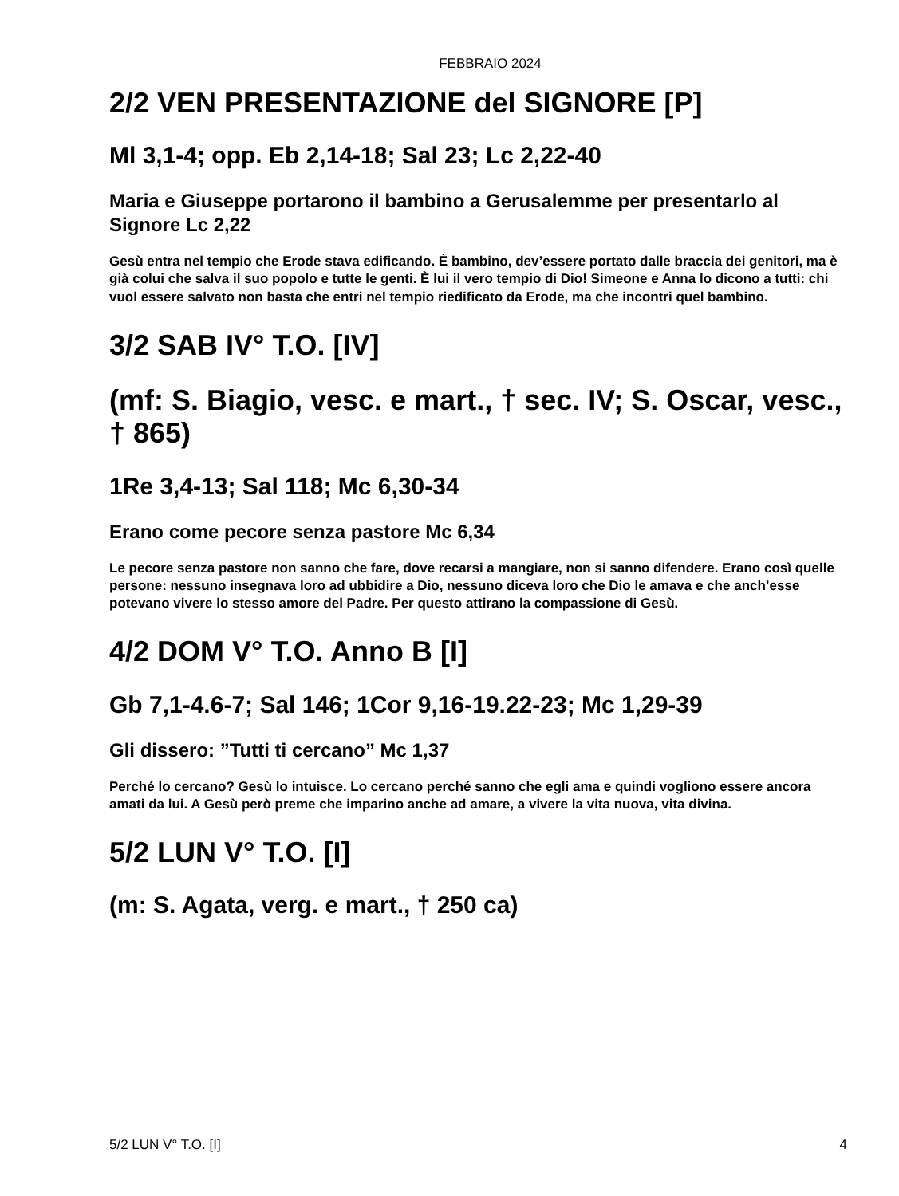FEBBRAIO 2024
2/2 VEN PRESENTAZIONE del SIGNORE [P]
Ml 3,1-4; opp. Eb 2,14-18; Sal 23; Lc 2,22-40
Maria e Giuseppe portarono il bambino a Gerusalemme per presentarlo al Signore Lc 2,22
Gesù entra nel tempio che Erode stava edificando. È bambino, dev’essere portato dalle braccia dei genitori, ma è già colui che salva il suo popolo e tutte le genti. È lui il vero tempio di Dio! Simeone e Anna lo dicono a tutti: chi vuol essere salvato non basta che entri nel tempio riedificato da Erode, ma che incontri quel bambino.
3/2 SAB IV° T.O. [IV]
(mf: S. Biagio, vesc. e mart., † sec. IV; S. Oscar, vesc., † 865)
1Re 3,4-13; Sal 118; Mc 6,30-34
Erano come pecore senza pastore Mc 6,34
Le pecore senza pastore non sanno che fare, dove recarsi a mangiare, non si sanno difendere. Erano così quelle persone: nessuno insegnava loro ad ubbidire a Dio, nessuno diceva loro che Dio le amava e che anch’esse potevano vivere lo stesso amore del Padre. Per questo attirano la compassione di Gesù.
4/2 DOM V° T.O. Anno B [I]
Gb 7,1-4.6-7; Sal 146; 1Cor 9,16-19.22-23; Mc 1,29-39
Gli dissero: ”Tutti ti cercano” Mc 1,37
Perché lo cercano? Gesù lo intuisce. Lo cercano perché sanno che egli ama e quindi vogliono essere ancora amati da lui. A Gesù però preme che imparino anche ad amare, a vivere la vita nuova, vita divina.
5/2 LUN V° T.O. [I]
(m: S. Agata, verg. e mart., † 250 ca)
5/2 LUN V° T.O. [I] 4